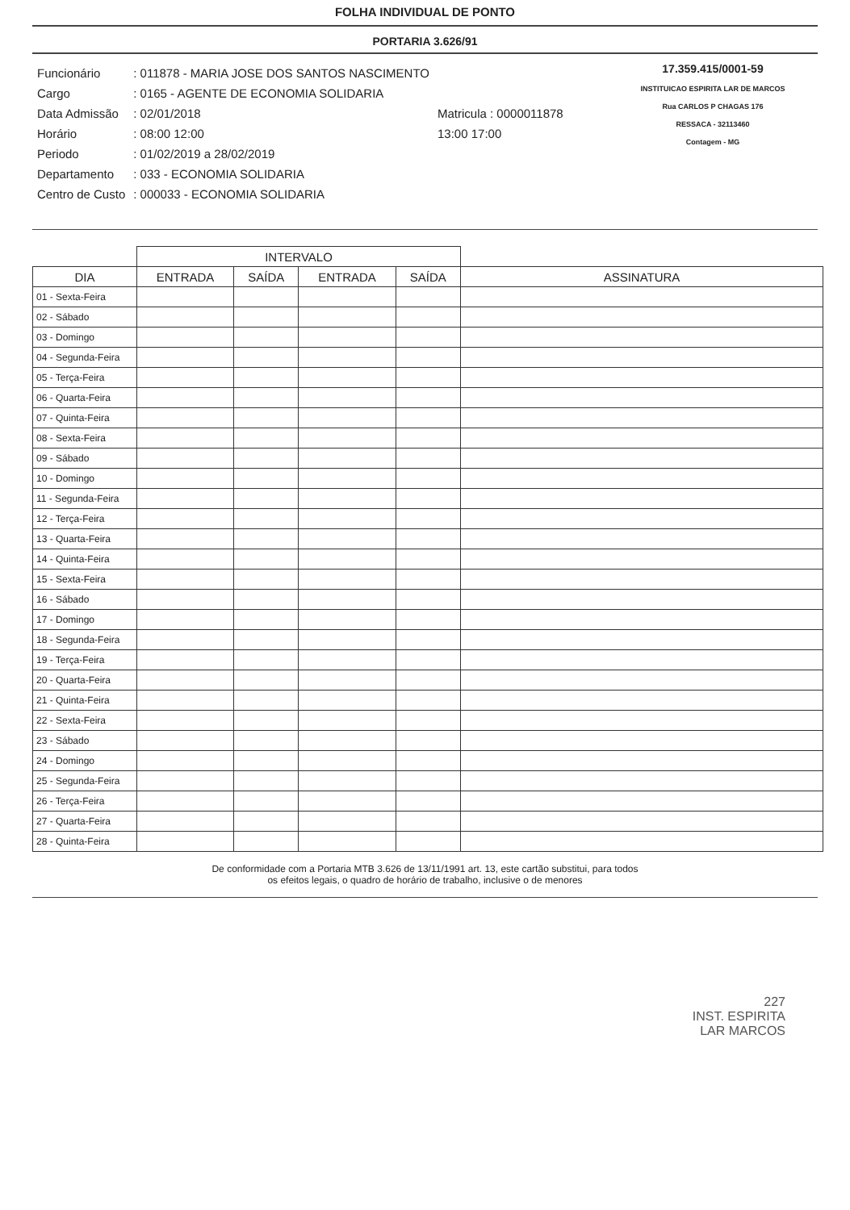FOLHA INDIVIDUAL DE PONTO
PORTARIA 3.626/91
| Funcionário | : 011878 - MARIA JOSE DOS SANTOS NASCIMENTO | |
| Cargo | : 0165 - AGENTE DE ECONOMIA SOLIDARIA | |
| Data Admissão | : 02/01/2018 | Matricula : 0000011878 |
| Horário | : 08:00 12:00 | 13:00 17:00 |
| Periodo | : 01/02/2019 a 28/02/2019 | |
| Departamento | : 033 - ECONOMIA SOLIDARIA | |
| Centro de Custo | : 000033 - ECONOMIA SOLIDARIA | |
17.359.415/0001-59
INSTITUICAO ESPIRITA LAR DE MARCOS
Rua CARLOS P CHAGAS 176
RESSACA - 32113460
Contagem - MG
| | INTERVALO | | | | |
| --- | --- | --- | --- | --- | --- |
| DIA | ENTRADA | SAÍDA | ENTRADA | SAÍDA | ASSINATURA |
| 01 - Sexta-Feira | | | | | |
| 02 - Sábado | | | | | |
| 03 - Domingo | | | | | |
| 04 - Segunda-Feira | | | | | |
| 05 - Terça-Feira | | | | | |
| 06 - Quarta-Feira | | | | | |
| 07 - Quinta-Feira | | | | | |
| 08 - Sexta-Feira | | | | | |
| 09 - Sábado | | | | | |
| 10 - Domingo | | | | | |
| 11 - Segunda-Feira | | | | | |
| 12 - Terça-Feira | | | | | |
| 13 - Quarta-Feira | | | | | |
| 14 - Quinta-Feira | | | | | |
| 15 - Sexta-Feira | | | | | |
| 16 - Sábado | | | | | |
| 17 - Domingo | | | | | |
| 18 - Segunda-Feira | | | | | |
| 19 - Terça-Feira | | | | | |
| 20 - Quarta-Feira | | | | | |
| 21 - Quinta-Feira | | | | | |
| 22 - Sexta-Feira | | | | | |
| 23 - Sábado | | | | | |
| 24 - Domingo | | | | | |
| 25 - Segunda-Feira | | | | | |
| 26 - Terça-Feira | | | | | |
| 27 - Quarta-Feira | | | | | |
| 28 - Quinta-Feira | | | | | |
De conformidade com a Portaria MTB 3.626 de 13/11/1991 art. 13, este cartão substitui, para todos
os efeitos legais, o quadro de horário de trabalho, inclusive o de menores
227
INST. ESPIRITA
LAR MARCOS